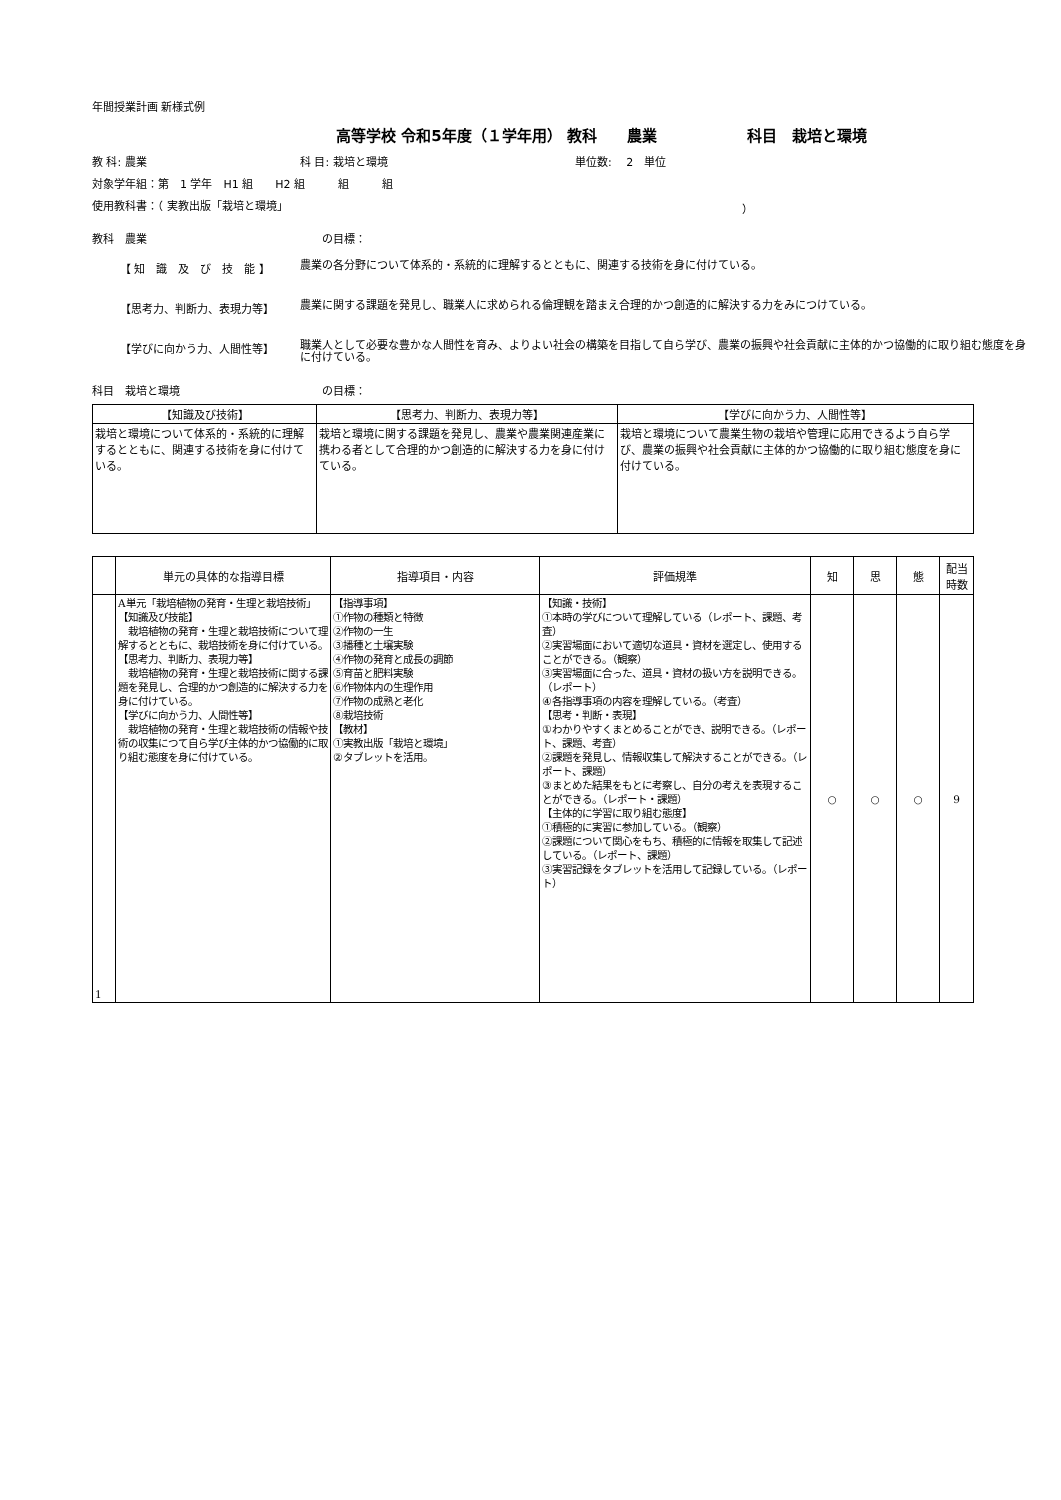年間授業計画 新様式例
高等学校 令和5年度（１学年用） 教科　　農業　　　　　　科目　栽培と環境
教 科: 農業 科 目: 栽培と環境 単位数: 　2　単位
対象学年組：第　1 学年　H1 組　　H2 組　　　組　　　組
使用教科書：（ 実教出版「栽培と環境」 ）
教科　農業 の目標：
【 知　識　及　び　技　能 】
農業の各分野について体系的・系統的に理解するとともに、関連する技術を身に付けている。
【思考力、判断力、表現力等】
農業に関する課題を発見し、職業人に求められる倫理観を踏まえ合理的かつ創造的に解決する力をみにつけている。
【学びに向かう力、人間性等】
職業人として必要な豊かな人間性を育み、よりよい社会の構築を目指して自ら学び、農業の振興や社会貢献に主体的かつ協働的に取り組む態度を身に付けている。
科目　栽培と環境 の目標：
| 【知識及び技術】 | 【思考力、判断力、表現力等】 | 【学びに向かう力、人間性等】 |
| --- | --- | --- |
| 栽培と環境について体系的・系統的に理解するとともに、関連する技術を身に付けている。 | 栽培と環境に関する課題を発見し、農業や農業関連産業に携わる者として合理的かつ創造的に解決する力を身に付けている。 | 栽培と環境について農業生物の栽培や管理に応用できるよう自ら学び、農業の振興や社会貢献に主体的かつ協働的に取り組む態度を身に付けている。 |
| | 単元の具体的な指導目標 | 指導項目・内容 | 評価規準 | 知 | 思 | 態 | 配当 時数 |
| --- | --- | --- | --- | --- | --- | --- | --- |
| 1 | A単元「栽培植物の発育・生理と栽培技術」 【知識及び技能】 栽培植物の発育・生理と栽培技術について理解するとともに、栽培技術を身に付けている。 【思考力、判断力、表現力等】 栽培植物の発育・生理と栽培技術に関する課題を発見し、合理的かつ創造的に解決する力を身に付けている。 【学びに向かう力、人間性等】 栽培植物の発育・生理と栽培技術の情報や技術の収集につて自ら学び主体的かつ協働的に取り組む態度を身に付けている。 | 【指導事項】 ①作物の種類と特徴 ②作物の一生 ③播種と土壌実験 ④作物の発育と成長の調節 ⑤育苗と肥料実験 ⑥作物体内の生理作用 ⑦作物の成熟と老化 ⑧栽培技術 【教材】 ①実教出版「栽培と環境」 ②タブレットを活用。 | 【知識・技術】 ①本時の学びについて理解している（レポート、課題、考査） ②実習場面において適切な道具・資材を選定し、使用することができる。（観察） ③実習場面に合った、道具・資材の扱い方を説明できる。（レポート） ④各指導事項の内容を理解している。（考査） 【思考・判断・表現】 ①わかりやすくまとめることができ、説明できる。（レポート、課題、考査） ②課題を発見し、情報収集して解決することができる。（レポート、課題） ③まとめた結果をもとに考察し、自分の考えを表現することができる。（レポート・課題） 【主体的に学習に取り組む態度】 ①積極的に実習に参加している。（観察） ②課題について関心をもち、積極的に情報を取集して記述している。（レポート、課題） ③実習記録をタブレットを活用して記録している。（レポート） | ○ | ○ | ○ | 9 |